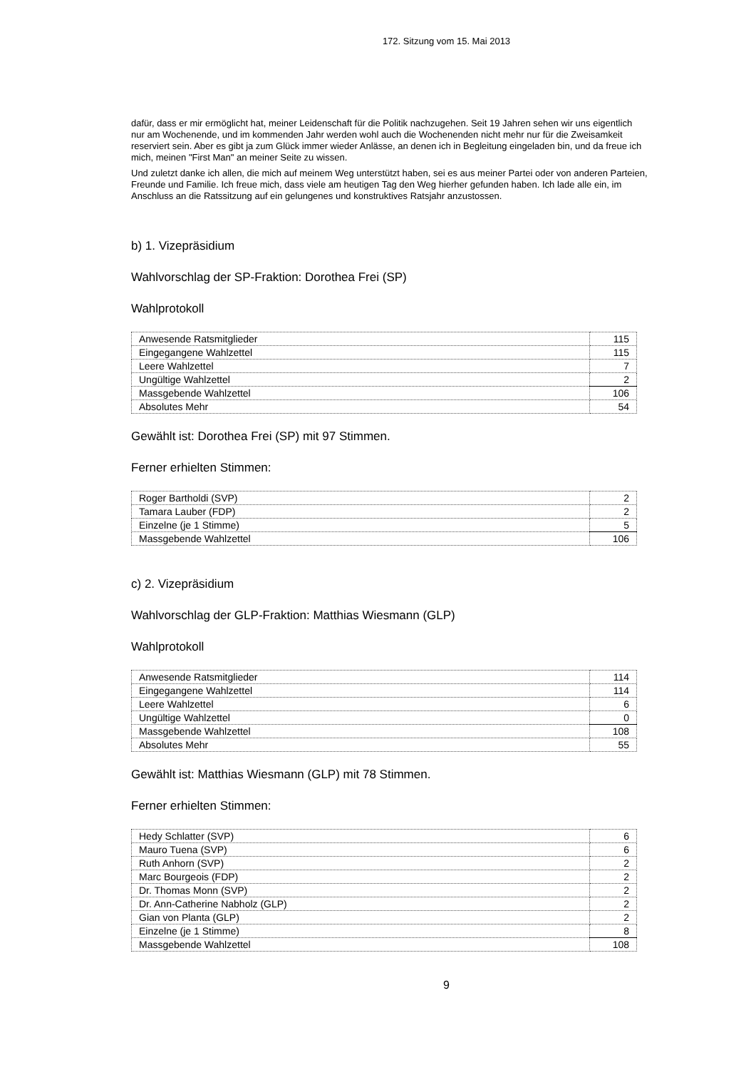172. Sitzung vom 15. Mai 2013
dafür, dass er mir ermöglicht hat, meiner Leidenschaft für die Politik nachzugehen. Seit 19 Jahren sehen wir uns eigentlich nur am Wochenende, und im kommenden Jahr werden wohl auch die Wochenenden nicht mehr nur für die Zweisamkeit reserviert sein. Aber es gibt ja zum Glück immer wieder Anlässe, an denen ich in Begleitung eingeladen bin, und da freue ich mich, meinen "First Man" an meiner Seite zu wissen.
Und zuletzt danke ich allen, die mich auf meinem Weg unterstützt haben, sei es aus meiner Partei oder von anderen Parteien, Freunde und Familie. Ich freue mich, dass viele am heutigen Tag den Weg hierher gefunden haben. Ich lade alle ein, im Anschluss an die Ratssitzung auf ein gelungenes und konstruktives Ratsjahr anzustossen.
b) 1. Vizepräsidium
Wahlvorschlag der SP-Fraktion: Dorothea Frei (SP)
Wahlprotokoll
| Anwesende Ratsmitglieder | 115 |
| Eingegangene Wahlzettel | 115 |
| Leere Wahlzettel | 7 |
| Ungültige Wahlzettel | 2 |
| Massgebende Wahlzettel | 106 |
| Absolutes Mehr | 54 |
Gewählt ist: Dorothea Frei (SP) mit 97 Stimmen.
Ferner erhielten Stimmen:
| Roger Bartholdi (SVP) | 2 |
| Tamara Lauber (FDP) | 2 |
| Einzelne (je 1 Stimme) | 5 |
| Massgebende Wahlzettel | 106 |
c) 2. Vizepräsidium
Wahlvorschlag der GLP-Fraktion: Matthias Wiesmann (GLP)
Wahlprotokoll
| Anwesende Ratsmitglieder | 114 |
| Eingegangene Wahlzettel | 114 |
| Leere Wahlzettel | 6 |
| Ungültige Wahlzettel | 0 |
| Massgebende Wahlzettel | 108 |
| Absolutes Mehr | 55 |
Gewählt ist: Matthias Wiesmann (GLP) mit 78 Stimmen.
Ferner erhielten Stimmen:
| Hedy Schlatter (SVP) | 6 |
| Mauro Tuena (SVP) | 6 |
| Ruth Anhorn (SVP) | 2 |
| Marc Bourgeois (FDP) | 2 |
| Dr. Thomas Monn (SVP) | 2 |
| Dr. Ann-Catherine Nabholz (GLP) | 2 |
| Gian von Planta (GLP) | 2 |
| Einzelne (je 1 Stimme) | 8 |
| Massgebende Wahlzettel | 108 |
9